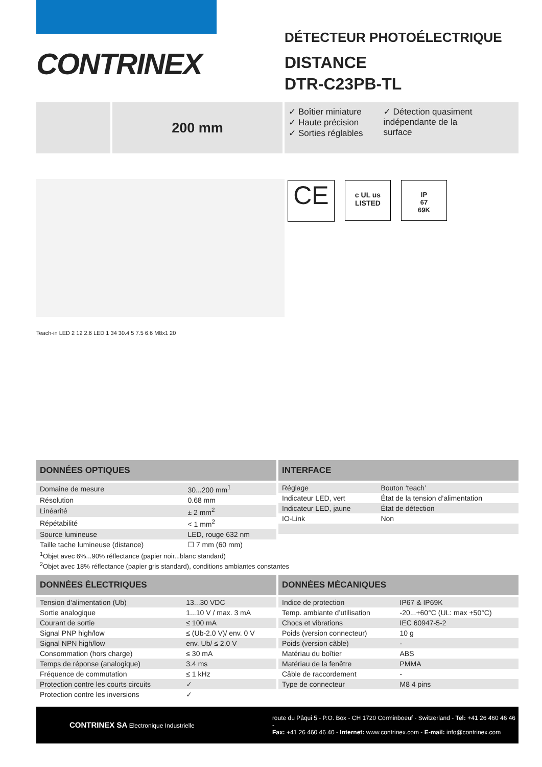CONTRINEX
DÉTECTEUR PHOTOÉLECTRIQUE
DISTANCE
DTR-C23PB-TL
200 mm
✓ Boîtier miniature
✓ Haute précision
✓ Sorties réglables
✓ Détection quasiment
indépendante de la
surface
Teach-in LED 2 12 2.6 LED 1 34 30.4 5 7.5 6.6 M8x1 20
CE
c UL us
LISTED
IP
67
69K
| DONNÉES OPTIQUES | |
| --- | --- |
| Domaine de mesure | 30...200 mm<sup>1</sup> |
| Résolution | 0.68 mm |
| Linéarité | ± 2 mm<sup>2</sup> |
| Répétabilité | < 1 mm<sup>2</sup> |
| Source lumineuse | LED, rouge 632 nm |
| Taille tache lumineuse (distance) | ☐ 7 mm (60 mm) |
| INTERFACE | |
| --- | --- |
| Réglage | Bouton ‘teach’ |
| Indicateur LED, vert | État de la tension d’alimentation |
| Indicateur LED, jaune | État de détection |
| IO-Link | Non |
<sup>1</sup> Objet avec 6%...90% réflectance (papier noir...blanc standard)
<sup>2</sup> Objet avec 18% réflectance (papier gris standard), conditions ambiantes constantes
| DONNÉES ÉLECTRIQUES | |
| --- | --- |
| Tension d’alimentation (Ub) | 13...30 VDC |
| Sortie analogique | 1...10 V / max. 3 mA |
| Courant de sortie | ≤ 100 mA |
| Signal PNP high/low | ≤ (Ub-2.0 V)/ env. 0 V |
| Signal NPN high/low | env. Ub/ ≤ 2.0 V |
| Consommation (hors charge) | ≤ 30 mA |
| Temps de réponse (analogique) | 3.4 ms |
| Fréquence de commutation | ≤ 1 kHz |
| Protection contre les courts circuits | ✓ |
| Protection contre les inversions | ✓ |
| DONNÉES MÉCANIQUES | |
| --- | --- |
| Indice de protection | IP67 & IP69K |
| Temp. ambiante d’utilisation | -20...+60°C (UL: max +50°C) |
| Chocs et vibrations | IEC 60947-5-2 |
| Poids (version connecteur) | 10 g |
| Poids (version câble) | - |
| Matériau du boîtier | ABS |
| Matériau de la fenêtre | PMMA |
| Câble de raccordement | - |
| Type de connecteur | M8 4 pins |
CONTRINEX SA Electronique Industrielle
route du Pâqui 5 - P.O. Box - CH 1720 Corminboeuf - Switzerland - Tel: +41 26 460 46 46 -
Fax: +41 26 460 46 40 - Internet: www.contrinex.com - E-mail: info@contrinex.com